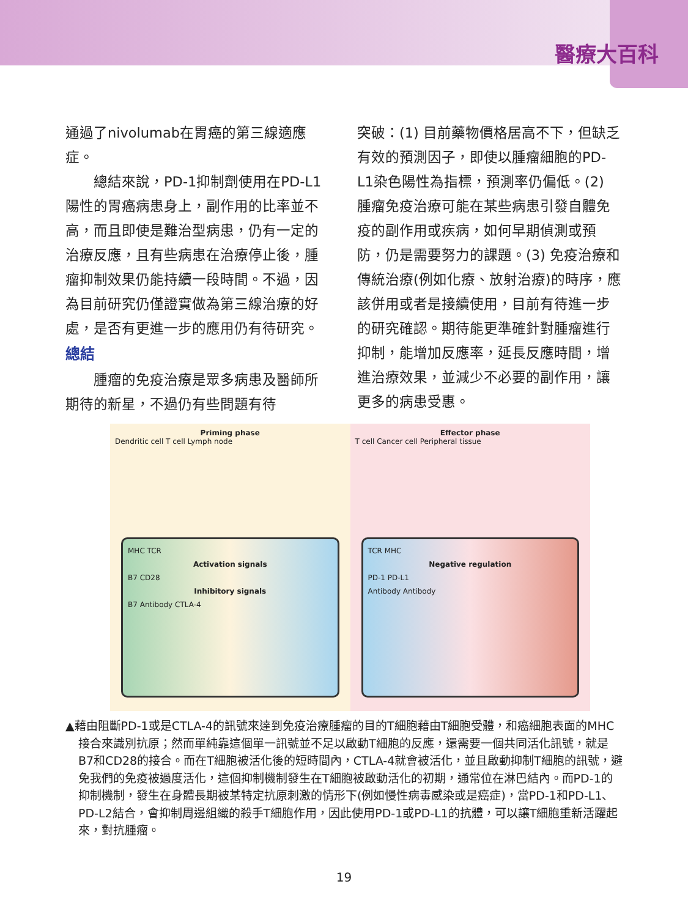醫療大百科
通過了nivolumab在胃癌的第三線適應症。
　　總結來說，PD-1抑制劑使用在PD-L1陽性的胃癌病患身上，副作用的比率並不高，而且即使是難治型病患，仍有一定的治療反應，且有些病患在治療停止後，腫瘤抑制效果仍能持續一段時間。不過，因為目前研究仍僅證實做為第三線治療的好處，是否有更進一步的應用仍有待研究。
總結
　　腫瘤的免疫治療是眾多病患及醫師所期待的新星，不過仍有些問題有待
突破：(1) 目前藥物價格居高不下，但缺乏有效的預測因子，即使以腫瘤細胞的PD-L1染色陽性為指標，預測率仍偏低。(2) 腫瘤免疫治療可能在某些病患引發自體免疫的副作用或疾病，如何早期偵測或預防，仍是需要努力的課題。(3) 免疫治療和傳統治療(例如化療、放射治療)的時序，應該併用或者是接續使用，目前有待進一步的研究確認。期待能更準確針對腫瘤進行抑制，能增加反應率，延長反應時間，增進治療效果，並減少不必要的副作用，讓更多的病患受惠。
Priming phase
Dendritic cell T cell Lymph node
MHC TCR
Activation signals
B7 CD28
Inhibitory signals
B7 Antibody CTLA-4
Effector phase
T cell Cancer cell Peripheral tissue
TCR MHC
Negative regulation
PD-1 PD-L1
Antibody Antibody
▲藉由阻斷PD-1或是CTLA-4的訊號來達到免疫治療腫瘤的目的T細胞藉由T細胞受體，和癌細胞表面的MHC接合來識別抗原；然而單純靠這個單一訊號並不足以啟動T細胞的反應，還需要一個共同活化訊號，就是B7和CD28的接合。而在T細胞被活化後的短時間內，CTLA-4就會被活化，並且啟動抑制T細胞的訊號，避免我們的免疫被過度活化，這個抑制機制發生在T細胞被啟動活化的初期，通常位在淋巴結內。而PD-1的抑制機制，發生在身體長期被某特定抗原刺激的情形下(例如慢性病毒感染或是癌症)，當PD-1和PD-L1、PD-L2結合，會抑制周邊組織的殺手T細胞作用，因此使用PD-1或PD-L1的抗體，可以讓T細胞重新活躍起來，對抗腫瘤。
19